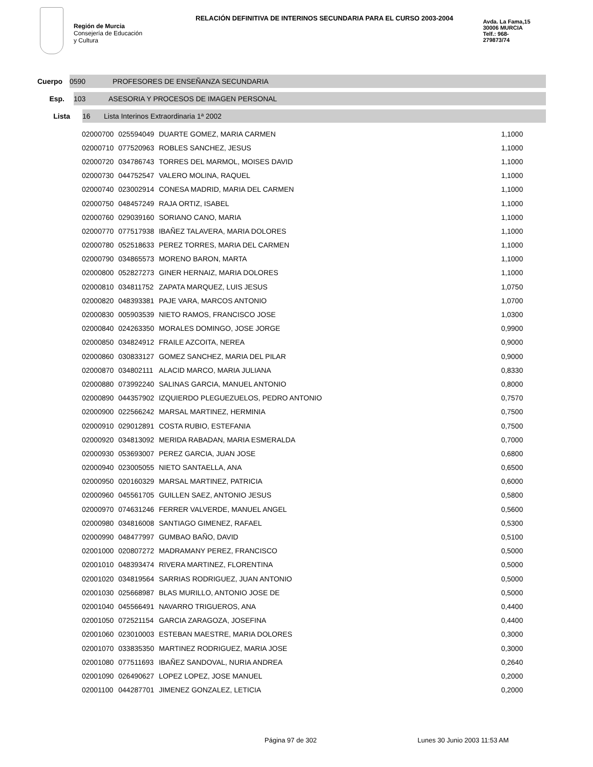Región de Murcia
Consejería de Educación
y Cultura
RELACIÓN DEFINITIVA DE INTERINOS SECUNDARIA PARA EL CURSO 2003-2004
Avda. La Fama,15
30006 MURCIA
Telf.: 968-
279873/74
Cuerpo
0590 PROFESORES DE ENSEÑANZA SECUNDARIA
Esp.
103 ASESORIA Y PROCESOS DE IMAGEN PERSONAL
Lista
16 Lista Interinos Extraordinaria 1ª 2002
| 02000700 | 025594049 | DUARTE GOMEZ, MARIA CARMEN | 1,1000 |
| 02000710 | 077520963 | ROBLES SANCHEZ, JESUS | 1,1000 |
| 02000720 | 034786743 | TORRES DEL MARMOL, MOISES DAVID | 1,1000 |
| 02000730 | 044752547 | VALERO MOLINA, RAQUEL | 1,1000 |
| 02000740 | 023002914 | CONESA MADRID, MARIA DEL CARMEN | 1,1000 |
| 02000750 | 048457249 | RAJA ORTIZ, ISABEL | 1,1000 |
| 02000760 | 029039160 | SORIANO CANO, MARIA | 1,1000 |
| 02000770 | 077517938 | IBAÑEZ TALAVERA, MARIA DOLORES | 1,1000 |
| 02000780 | 052518633 | PEREZ TORRES, MARIA DEL CARMEN | 1,1000 |
| 02000790 | 034865573 | MORENO BARON, MARTA | 1,1000 |
| 02000800 | 052827273 | GINER HERNAIZ, MARIA DOLORES | 1,1000 |
| 02000810 | 034811752 | ZAPATA MARQUEZ, LUIS JESUS | 1,0750 |
| 02000820 | 048393381 | PAJE VARA, MARCOS ANTONIO | 1,0700 |
| 02000830 | 005903539 | NIETO RAMOS, FRANCISCO JOSE | 1,0300 |
| 02000840 | 024263350 | MORALES DOMINGO, JOSE JORGE | 0,9900 |
| 02000850 | 034824912 | FRAILE AZCOITA, NEREA | 0,9000 |
| 02000860 | 030833127 | GOMEZ SANCHEZ, MARIA DEL PILAR | 0,9000 |
| 02000870 | 034802111 | ALACID MARCO, MARIA JULIANA | 0,8330 |
| 02000880 | 073992240 | SALINAS GARCIA, MANUEL ANTONIO | 0,8000 |
| 02000890 | 044357902 | IZQUIERDO PLEGUEZUELOS, PEDRO ANTONIO | 0,7570 |
| 02000900 | 022566242 | MARSAL MARTINEZ, HERMINIA | 0,7500 |
| 02000910 | 029012891 | COSTA RUBIO, ESTEFANIA | 0,7500 |
| 02000920 | 034813092 | MERIDA RABADAN, MARIA ESMERALDA | 0,7000 |
| 02000930 | 053693007 | PEREZ GARCIA, JUAN JOSE | 0,6800 |
| 02000940 | 023005055 | NIETO SANTAELLA, ANA | 0,6500 |
| 02000950 | 020160329 | MARSAL MARTINEZ, PATRICIA | 0,6000 |
| 02000960 | 045561705 | GUILLEN SAEZ, ANTONIO JESUS | 0,5800 |
| 02000970 | 074631246 | FERRER VALVERDE, MANUEL ANGEL | 0,5600 |
| 02000980 | 034816008 | SANTIAGO GIMENEZ, RAFAEL | 0,5300 |
| 02000990 | 048477997 | GUMBAO BAÑO, DAVID | 0,5100 |
| 02001000 | 020807272 | MADRAMANY PEREZ, FRANCISCO | 0,5000 |
| 02001010 | 048393474 | RIVERA MARTINEZ, FLORENTINA | 0,5000 |
| 02001020 | 034819564 | SARRIAS RODRIGUEZ, JUAN ANTONIO | 0,5000 |
| 02001030 | 025668987 | BLAS MURILLO, ANTONIO JOSE DE | 0,5000 |
| 02001040 | 045566491 | NAVARRO TRIGUEROS, ANA | 0,4400 |
| 02001050 | 072521154 | GARCIA ZARAGOZA, JOSEFINA | 0,4400 |
| 02001060 | 023010003 | ESTEBAN MAESTRE, MARIA DOLORES | 0,3000 |
| 02001070 | 033835350 | MARTINEZ RODRIGUEZ, MARIA JOSE | 0,3000 |
| 02001080 | 077511693 | IBAÑEZ SANDOVAL, NURIA ANDREA | 0,2640 |
| 02001090 | 026490627 | LOPEZ LOPEZ, JOSE MANUEL | 0,2000 |
| 02001100 | 044287701 | JIMENEZ GONZALEZ, LETICIA | 0,2000 |
Página 97 de 302 Lunes 30 Junio 2003 11:53 AM